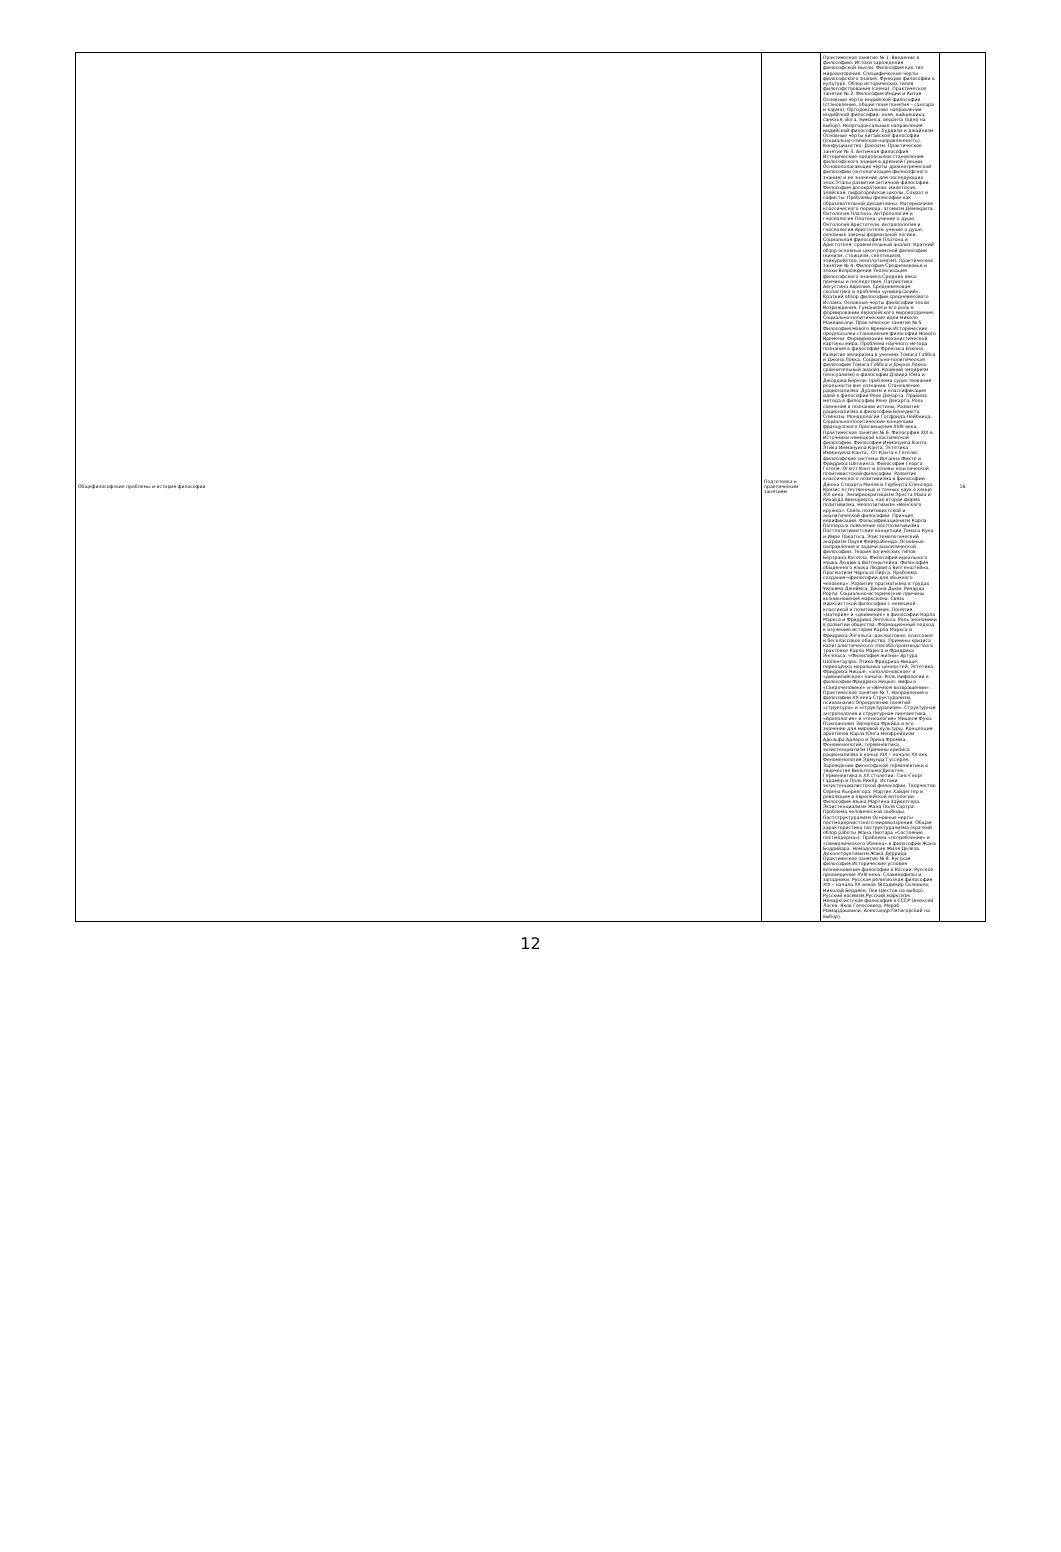| Общефилософские проблемы и история философии | Подготовка к практическим занятиям | Практическое занятие № 1. Введение в философию. Истоки зарождения философской мысли. Философия как тип мировоззрения. Специфические черты философского знания. Функции философии в культуре. Обзор исторических типов философствования (схема). Практическое занятие № 2. Философия Индии и Китая Основные черты индийской философии (становление, общие поня понятия – сансара и карма). Ортодоксальные направления индийской философии: ньяя, вайшешика, санкхья, йога, миманса, веданта (одно на выбор). Неортодоксальные направления индийской философии: буддизм и джайнизм. Основные черты китайской философии (социально-этическая направленность). Конфуцианство. Даосизм. Практическое занятие № 3. Античная философия Исторические предпосылки становления философского знания в древней Греции. Основополагающие черты древнегреческой философии (онтологизация философского знания) и ее значение для последующих эпох.Этапы развития античной философии. Философия досократиков: милетская, элейская, пифагорейская школы. Сократ и софисты. Проблемы философии как образовательной дисциплины. Материализм классического периода: атомизм Демокрита. Онтология Платона. Антропология и гносеология Платона: учение о душе. Онтология Аристотеля. Антропология и гносеология Аристотеля: учение о душе, основные законы формальной логики. Социальная философия Платона и Аристотеля: сравнительный анализ. Краткий обзор основных школ римской философии (кинизм, стоицизм, скептицизм, эпикурейство, неоплатонизм). Практическое занятие № 4. Философия Средневековья и эпохи Возрождения Теологизация философского знания в Средние века: причины и последствия. Патристика Августина Аврелия. Средневековая схоластика и проблема «универсалий». Краткий обзор философии средневекового Ислама. Основные черты философии эпохи Возрождения. Гуманизм и его роль в формировании европейского мировоззрения. Социально-политические идеи Николо Макиавелли. Практическое занятие № 5. Философия Нового Времени Исторические предпосылки становления философии Нового Времени. Формирование механистической картины мира. Проблема научного метода познания в философии Френсиса Бэкона. Развитие эмпиризма в учениях Томаса Гоббса и Джона Локка. Социально-политическая философия Томаса Гоббса и Джона Локка: сравнительный анализ. Крайний эмпиризм (сенсуализм) в философии Дэвида Юма и Джорджа Беркли: проблема существования реальности вне сознания. Становление рационализма. Дуализм и классификация идей в философии Рене Декарта. Правила метода в философии Рене Декарта. Роль сомнения в познании истины. Развитие рационализма в философии Бенедикта Спинозы. Монадология Готфрида Лейбница. Социально-политические концепции французского Просвещения XVIII века. Практическое занятие № 6. Философия XIX в. Источники немецкой классической философии. Философия Иммануила Канта. Этика Иммануила Канта. Эстетика Иммануила Канта.. От Канта к Гегелю: философские системы Иоганна Фихте и Фридриха Шеллинга. Философия Георга Гегеля. Огюст Конт и основы классической позитивистской философии. Развитие классического позитивизма в философии Джона Стюарта Милля и Герберта Спенсера. Кризис естественных и точных наук в конце XIX века. Эмпириокритицизм Эрнста Маха и Рихарда Авенариуса, как вторая форма позитивизма. Неопозитивизм «Венского кружка». Связь позитивистской и аналитической философии. Принцип верификации. Фальсификационизм Карла Поппера и появление постпозитивизма . Постпозитивистские концепции Томаса Куна и Имре Лакатоса. Эпистемологический анархизм Пауля Фейерабенда. Основные направления и задачи аналитической философии. Теория логических типов Бертрана Рассела. Философия идеального языка Людвига Витгенштейна. Философия обыденного языка Людвига Витгенштейна. Прагматизм Чарльза Пирса. Проблема создания «философии для обычного человека». Развитие прагматизма в трудах Уильяма Джеймса, Джона Дьюи, Ричарда Рорти. Социально-исторические причины возникновения марксизма. Связь марксистской философии с немецкой классикой и позитивизмом. Понятия «материя» и «движение» в философии Карла Маркса и Фридриха Энгельса. Роль экономики в развитии общества. Формационный подход к изучению истории Карла Маркса и Фридриха Энгельса: доклассовое, классовое и бесклассовое общество. Причины кризиса капиталистического способа производства в трактовке Карла Маркса и Фридриха Энгельса. «Философия жизни» Артура Шопенгауэра. Этика Фридриха Ницше: переоценка моральных ценностей. Эстетика Фридриха Ницше: «аполлоновское» и «дионисийское» начала. Роль мифологии в философии Фридриха Ницше: мифы о «Сверхчеловеке» и «Вечном возвращении». Практическое занятие № 7. Направления в философии XX века Структурализм, психоанализ Определение понятий «структура» и «структурализм». Структурная антропология и структурная лингвистика. «Археология» и «генеалогия» Мишеля Фуко. Психоанализ Зигмунда Фрейда и его значение для мировой культуры. Концепция архетипов Карла Юнга.Неофрейдизм Адольфа Адлера и Эриха Фромма. Феноменология, герменевтика, экзистенциализм Причины кризиса рационализма в конце XIX – начале XX век. Феноменология Эдмунда Гуссерля. Зарождение философской герменевтики в творчестве Вильгельма Дильтея. Герменевтика в XX столетии: Ганс-Георг Гадамер и Поль Рикёр. Истоки экзистенциалистской философии. Творчество Серена Кьеркегора. Мартин Хайдеггер и революция в европейской онтологии. Философия языка Мартина Хайдеггера. Экзистенциализм Жана Поля Сартра. Проблема человеческой свободы. Постструктурализм Основные черты постмодернистского мировоззрения. Общая характеристика поструктурализма (краткий обзор работы Жана Лиотара «Состояние постмодерна»). Проблема «потребления» и «символического обмена» в философии Жана Бодрийара. Номадология Жиля Делеза. Деконструктивизм Жака Деррида. Практическое занятие № 8. Русская философия Исторические условия возникновения философии в России. Русское просвещение XVIII века. Славянофилы и западники. Русская религиозная философия XIX – начала XX веков (Владимир Соловьев, Николай Бердяев, Лев Шестов на выбор). Русский космизм.Русский марксизм. Немарксистская философия в СССР (Алексей Лосев, Яков Голосовкер, Мераб Мамардашвили, Александр Пятигорский на выбор). | 16 |
12